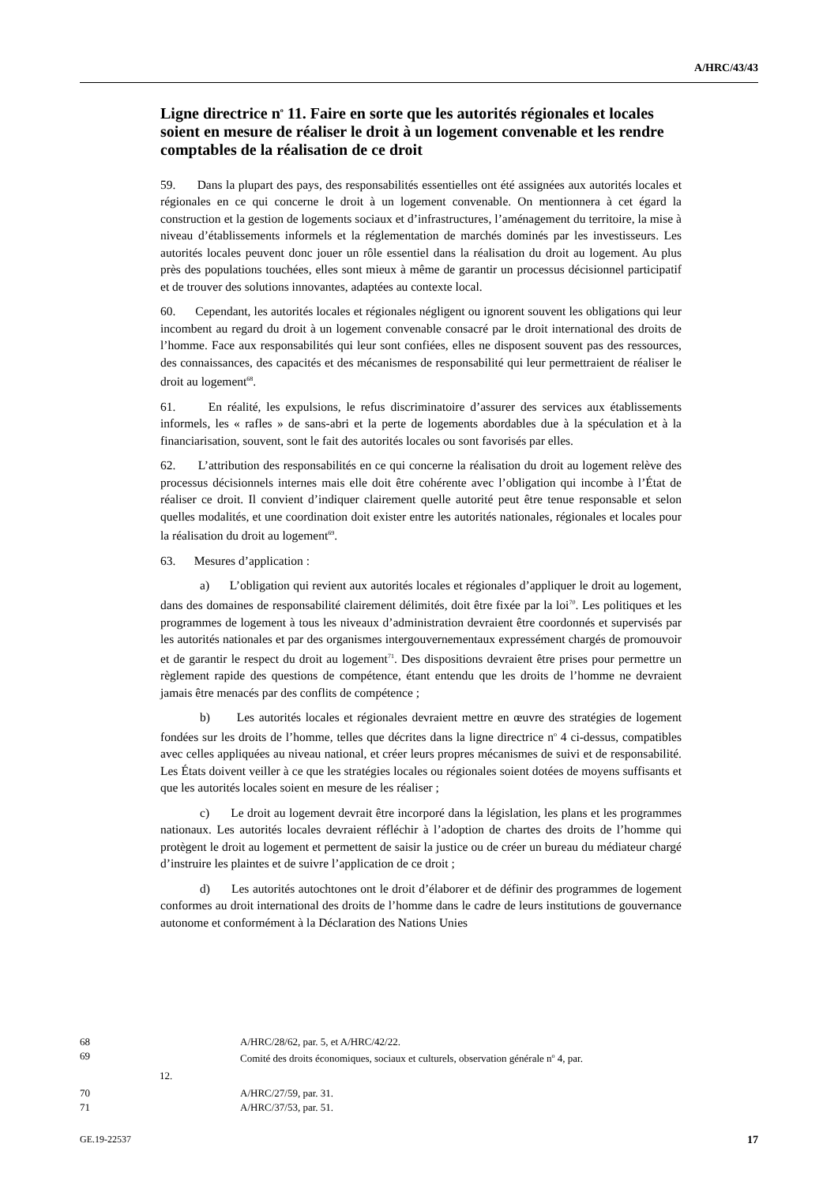A/HRC/43/43
Ligne directrice n<sup>o</sup> 11. Faire en sorte que les autorités régionales et locales soient en mesure de réaliser le droit à un logement convenable et les rendre comptables de la réalisation de ce droit
59. Dans la plupart des pays, des responsabilités essentielles ont été assignées aux autorités locales et régionales en ce qui concerne le droit à un logement convenable. On mentionnera à cet égard la construction et la gestion de logements sociaux et d’infrastructures, l’aménagement du territoire, la mise à niveau d’établissements informels et la réglementation de marchés dominés par les investisseurs. Les autorités locales peuvent donc jouer un rôle essentiel dans la réalisation du droit au logement. Au plus près des populations touchées, elles sont mieux à même de garantir un processus décisionnel participatif et de trouver des solutions innovantes, adaptées au contexte local.
60. Cependant, les autorités locales et régionales négligent ou ignorent souvent les obligations qui leur incombent au regard du droit à un logement convenable consacré par le droit international des droits de l’homme. Face aux responsabilités qui leur sont confiées, elles ne disposent souvent pas des ressources, des connaissances, des capacités et des mécanismes de responsabilité qui leur permettraient de réaliser le droit au logement<sup>68</sup>.
61. En réalité, les expulsions, le refus discriminatoire d’assurer des services aux établissements informels, les « rafles » de sans-abri et la perte de logements abordables due à la spéculation et à la financiarisation, souvent, sont le fait des autorités locales ou sont favorisés par elles.
62. L’attribution des responsabilités en ce qui concerne la réalisation du droit au logement relève des processus décisionnels internes mais elle doit être cohérente avec l’obligation qui incombe à l’État de réaliser ce droit. Il convient d’indiquer clairement quelle autorité peut être tenue responsable et selon quelles modalités, et une coordination doit exister entre les autorités nationales, régionales et locales pour la réalisation du droit au logement<sup>69</sup>.
63. Mesures d’application :
a) L’obligation qui revient aux autorités locales et régionales d’appliquer le droit au logement, dans des domaines de responsabilité clairement délimités, doit être fixée par la loi<sup>70</sup>. Les politiques et les programmes de logement à tous les niveaux d’administration devraient être coordonnés et supervisés par les autorités nationales et par des organismes intergouvernementaux expressément chargés de promouvoir et de garantir le respect du droit au logement<sup>71</sup>. Des dispositions devraient être prises pour permettre un règlement rapide des questions de compétence, étant entendu que les droits de l’homme ne devraient jamais être menacés par des conflits de compétence ;
b) Les autorités locales et régionales devraient mettre en œuvre des stratégies de logement fondées sur les droits de l’homme, telles que décrites dans la ligne directrice n<sup>o</sup> 4 ci-dessus, compatibles avec celles appliquées au niveau national, et créer leurs propres mécanismes de suivi et de responsabilité. Les États doivent veiller à ce que les stratégies locales ou régionales soient dotées de moyens suffisants et que les autorités locales soient en mesure de les réaliser ;
c) Le droit au logement devrait être incorporé dans la législation, les plans et les programmes nationaux. Les autorités locales devraient réfléchir à l’adoption de chartes des droits de l’homme qui protègent le droit au logement et permettent de saisir la justice ou de créer un bureau du médiateur chargé d’instruire les plaintes et de suivre l’application de ce droit ;
d) Les autorités autochtones ont le droit d’élaborer et de définir des programmes de logement conformes au droit international des droits de l’homme dans le cadre de leurs institutions de gouvernance autonome et conformément à la Déclaration des Nations Unies
68 A/HRC/28/62, par. 5, et A/HRC/42/22.
69 Comité des droits économiques, sociaux et culturels, observation générale n<sup>o</sup> 4, par.
12.
70 A/HRC/27/59, par. 31.
71 A/HRC/37/53, par. 51.
GE.19-22537 17